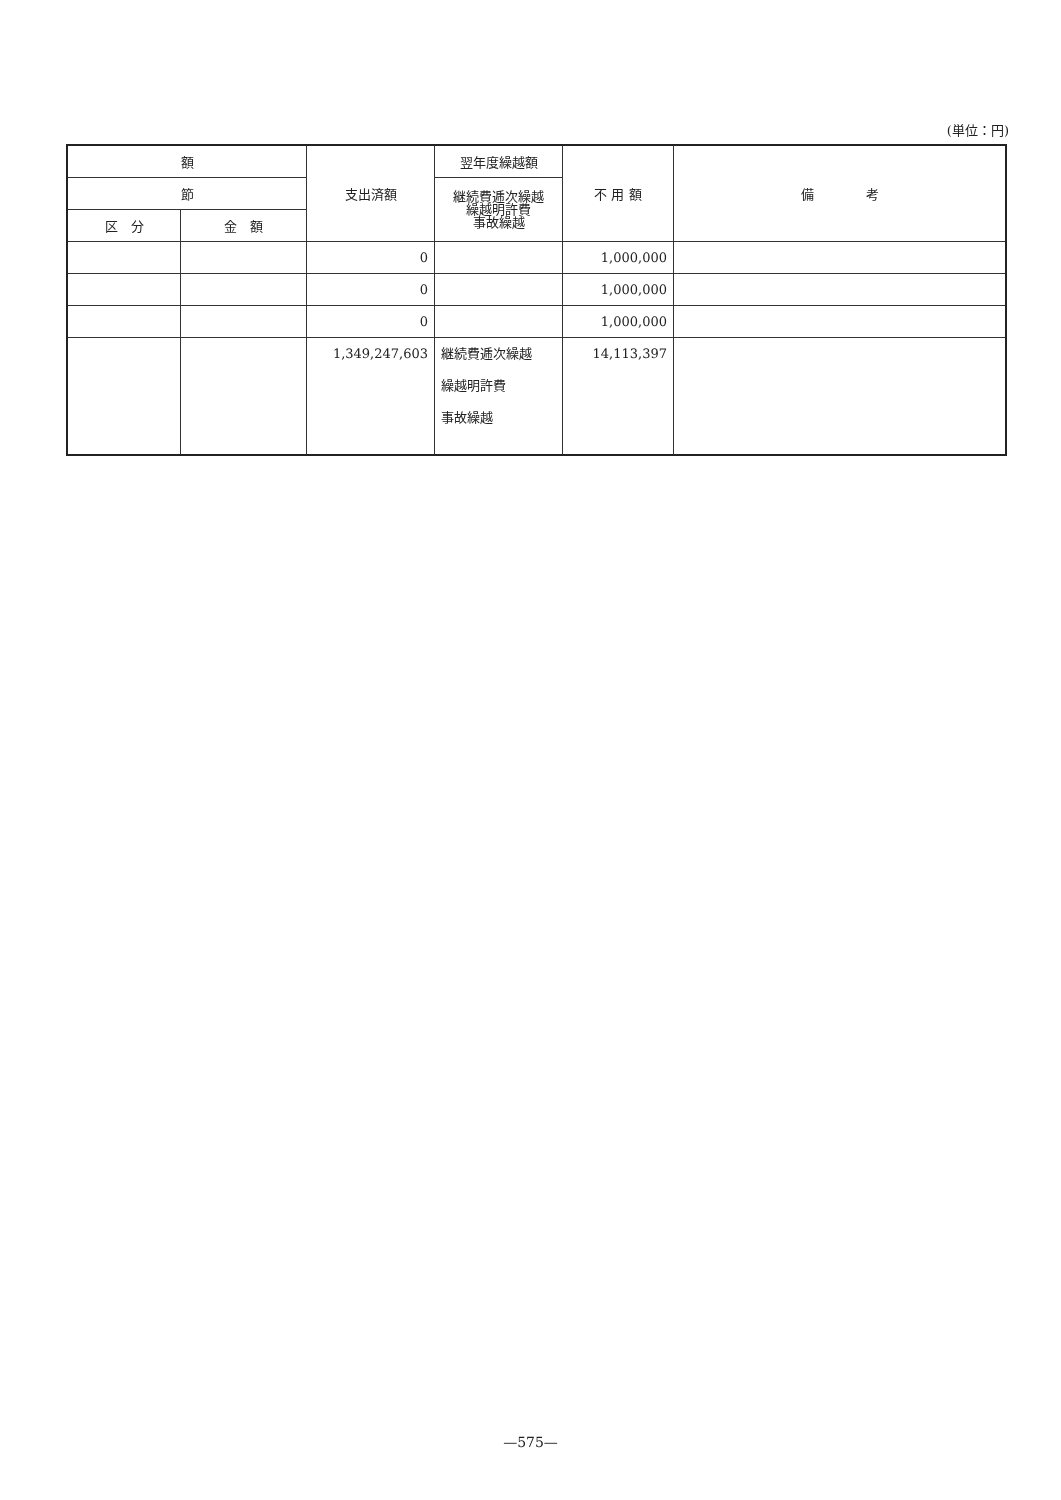(単位：円)
| 額 | | 支出済額 | 翌年度繰越額 | 不 用 額 | 備 考 |
| --- | --- | --- | --- | --- | --- |
| 節 | | | 継続費逓次繰越 繰越明許費 事故繰越 | | |
| 区 分 | 金 額 | | | | |
| | | 0 | | 1,000,000 | |
| | | 0 | | 1,000,000 | |
| | | 0 | | 1,000,000 | |
| | | 1,349,247,603 | 継続費逓次繰越 繰越明許費 事故繰越 | 14,113,397 | |
—575—